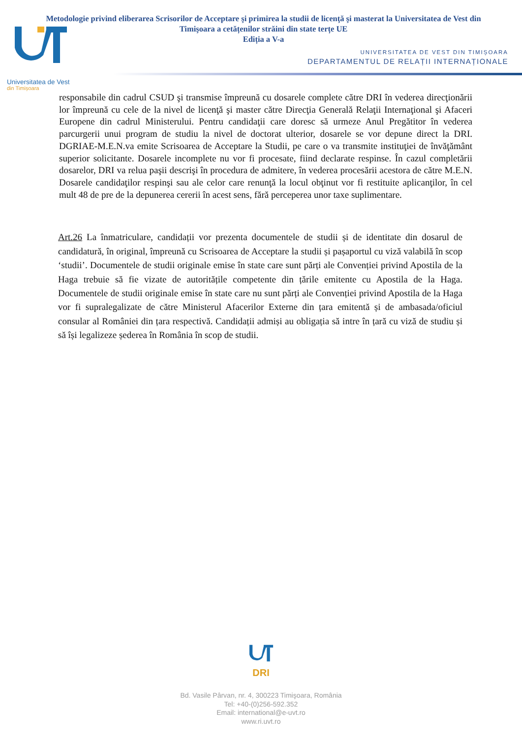Metodologie privind eliberarea Scrisorilor de Acceptare şi primirea la studii de licenţă şi masterat la Universitatea de Vest din Timişoara a cetățenilor străini din state terțe UE
Ediția a V-a
UNIVERSITATEA DE VEST DIN TIMIȘOARA
DEPARTAMENTUL DE RELAȚII INTERNAȚIONALE
Universitatea de Vest
din Timișoara
responsabile din cadrul CSUD şi transmise împreună cu dosarele complete către DRI în vederea direcţionării lor împreună cu cele de la nivel de licenţă şi master către Direcţia Generală Relaţii Internaţional şi Afaceri Europene din cadrul Ministerului. Pentru candidaţii care doresc să urmeze Anul Pregătitor în vederea parcurgerii unui program de studiu la nivel de doctorat ulterior, dosarele se vor depune direct la DRI. DGRIAE-M.E.N.va emite Scrisoarea de Acceptare la Studii, pe care o va transmite instituţiei de învăţământ superior solicitante. Dosarele incomplete nu vor fi procesate, fiind declarate respinse. În cazul completării dosarelor, DRI va relua paşii descrişi în procedura de admitere, în vederea procesării acestora de către M.E.N. Dosarele candidaţilor respinşi sau ale celor care renunţă la locul obţinut vor fi restituite aplicanţilor, în cel mult 48 de pre de la depunerea cererii în acest sens, fără perceperea unor taxe suplimentare.
Art.26 La înmatriculare, candidații vor prezenta documentele de studii și de identitate din dosarul de candidatură, în original, împreună cu Scrisoarea de Acceptare la studii și pașaportul cu viză valabilă în scop ‘studii’. Documentele de studii originale emise în state care sunt părți ale Convenției privind Apostila de la Haga trebuie să fie vizate de autoritățile competente din țările emitente cu Apostila de la Haga. Documentele de studii originale emise în state care nu sunt părți ale Convenției privind Apostila de la Haga vor fi supralegalizate de către Ministerul Afacerilor Externe din țara emitentă și de ambasada/oficiul consular al României din țara respectivă. Candidații admiși au obligația să intre în țară cu viză de studiu și să își legalizeze șederea în România în scop de studii.
DRI
Bd. Vasile Pârvan, nr. 4, 300223 Timişoara, România
Tel: +40-(0)256-592.352
Email: international@e-uvt.ro
www.ri.uvt.ro